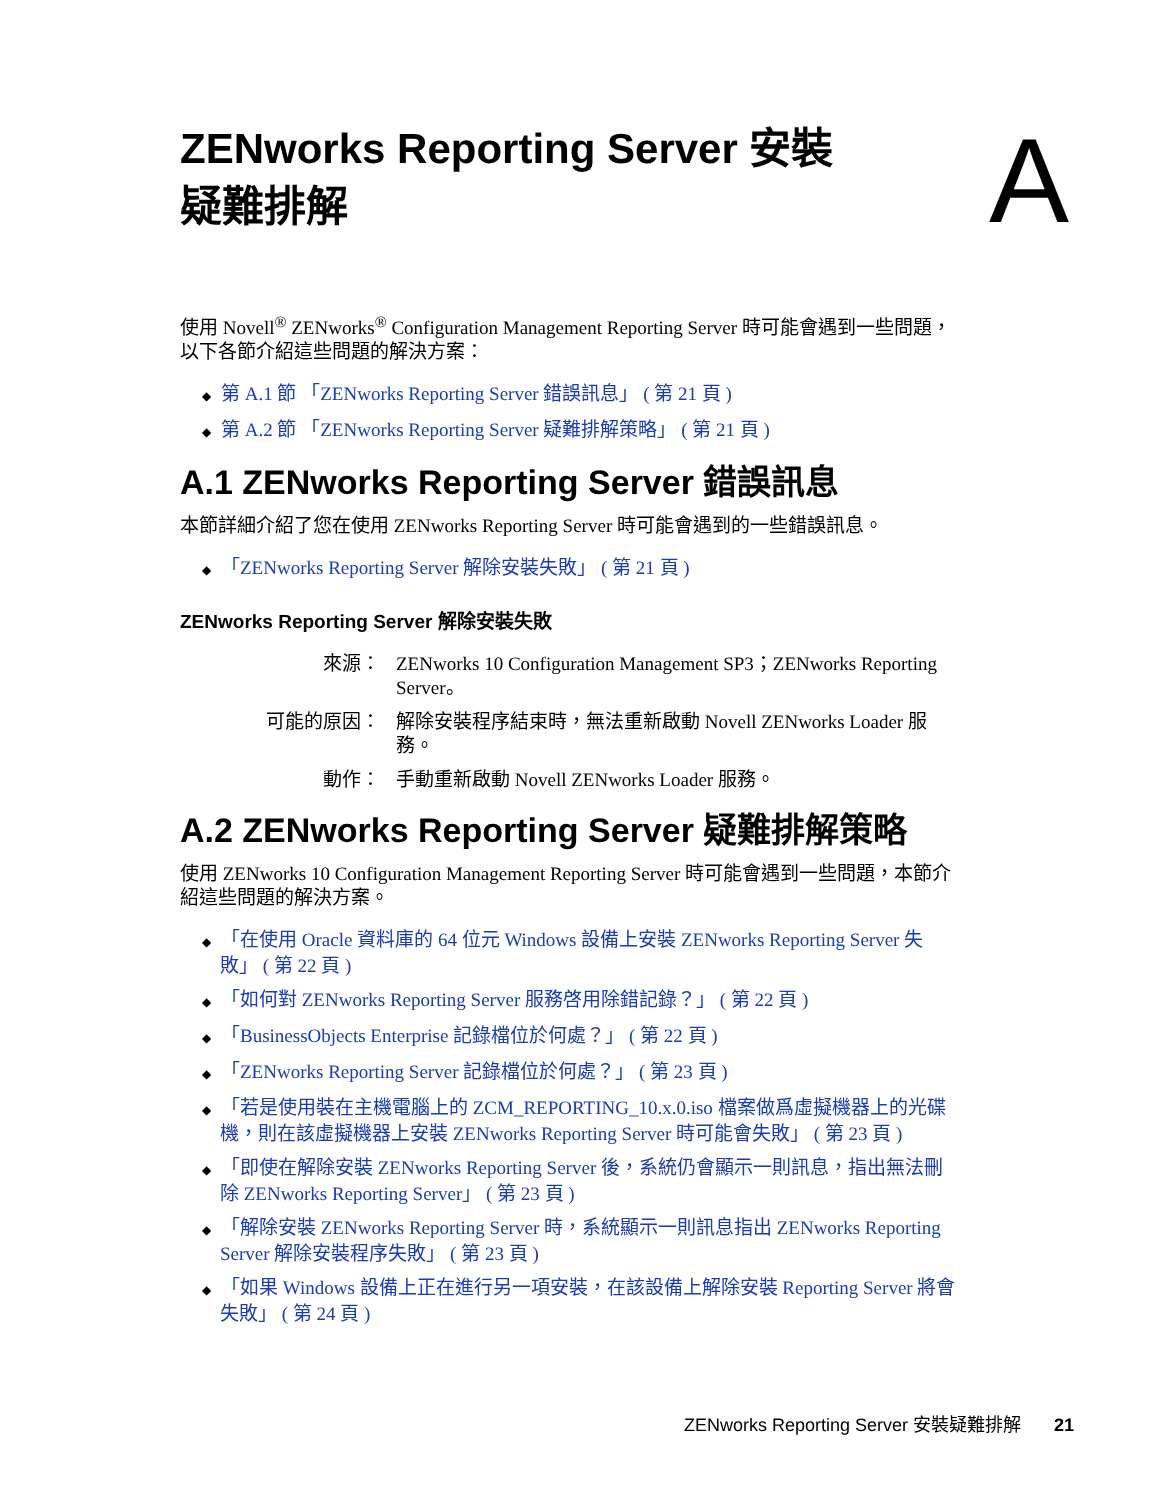ZENworks Reporting Server 安裝
疑難排解
A
使用 Novell<sup>®</sup> ZENworks<sup>®</sup> Configuration Management Reporting Server 時可能會遇到一些問題，以下各節介紹這些問題的解決方案：
◆ 第 A.1 節 「ZENworks Reporting Server 錯誤訊息」 ( 第 21 頁 )
◆ 第 A.2 節 「ZENworks Reporting Server 疑難排解策略」 ( 第 21 頁 )
A.1 ZENworks Reporting Server 錯誤訊息
本節詳細介紹了您在使用 ZENworks Reporting Server 時可能會遇到的一些錯誤訊息。
◆ 「ZENworks Reporting Server 解除安裝失敗」 ( 第 21 頁 )
ZENworks Reporting Server 解除安裝失敗
來源：
ZENworks 10 Configuration Management SP3；ZENworks Reporting Server。
可能的原因：
解除安裝程序結束時，無法重新啟動 Novell ZENworks Loader 服務。
動作：
手動重新啟動 Novell ZENworks Loader 服務。
A.2 ZENworks Reporting Server 疑難排解策略
使用 ZENworks 10 Configuration Management Reporting Server 時可能會遇到一些問題，本節介紹這些問題的解決方案。
◆ 「在使用 Oracle 資料庫的 64 位元 Windows 設備上安裝 ZENworks Reporting Server 失敗」 ( 第 22 頁 )
◆ 「如何對 ZENworks Reporting Server 服務啓用除錯記錄？」 ( 第 22 頁 )
◆ 「BusinessObjects Enterprise 記錄檔位於何處？」 ( 第 22 頁 )
◆ 「ZENworks Reporting Server 記錄檔位於何處？」 ( 第 23 頁 )
◆ 「若是使用裝在主機電腦上的 ZCM_REPORTING_10.x.0.iso 檔案做爲虛擬機器上的光碟機，則在該虛擬機器上安裝 ZENworks Reporting Server 時可能會失敗」 ( 第 23 頁 )
◆ 「即使在解除安裝 ZENworks Reporting Server 後，系統仍會顯示一則訊息，指出無法刪除 ZENworks Reporting Server」 ( 第 23 頁 )
◆ 「解除安裝 ZENworks Reporting Server 時，系統顯示一則訊息指出 ZENworks Reporting Server 解除安裝程序失敗」 ( 第 23 頁 )
◆ 「如果 Windows 設備上正在進行另一項安裝，在該設備上解除安裝 Reporting Server 將會失敗」 ( 第 24 頁 )
ZENworks Reporting Server 安裝疑難排解 21